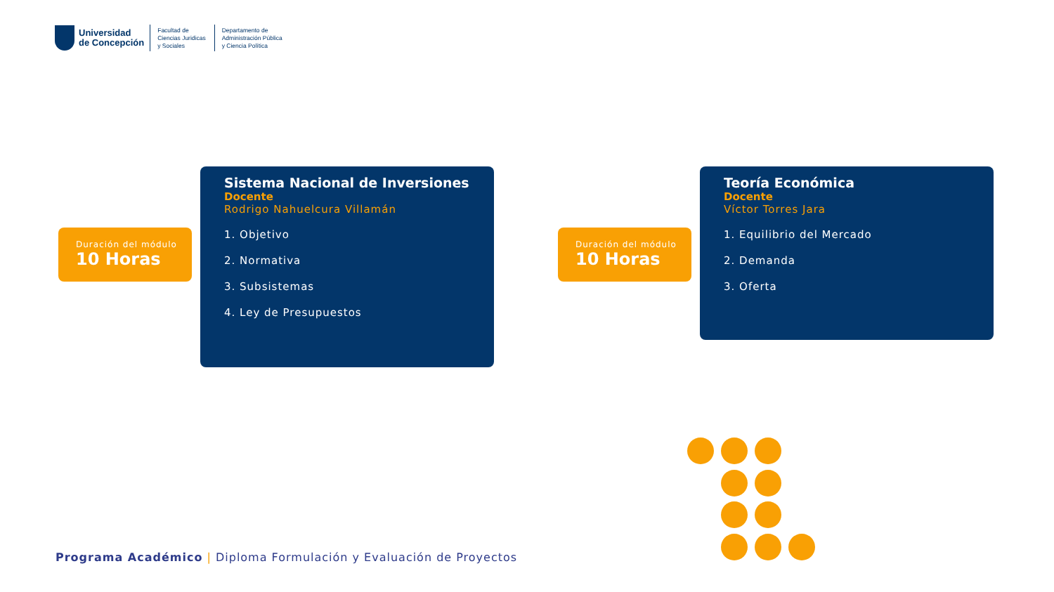Universidad
de Concepción
Facultad de
Ciencias Juridicas
y Sociales
Departamento de
Administración Pública
y Ciencia Política
Duración del módulo
10 Horas
Sistema Nacional de Inversiones
Docente
Rodrigo Nahuelcura Villamán
1. Objetivo
2. Normativa
3. Subsistemas
4. Ley de Presupuestos
Duración del módulo
10 Horas
Teoría Económica
Docente
Víctor Torres Jara
1. Equilibrio del Mercado
2. Demanda
3. Oferta
Programa Académico | Diploma Formulación y Evaluación de Proyectos